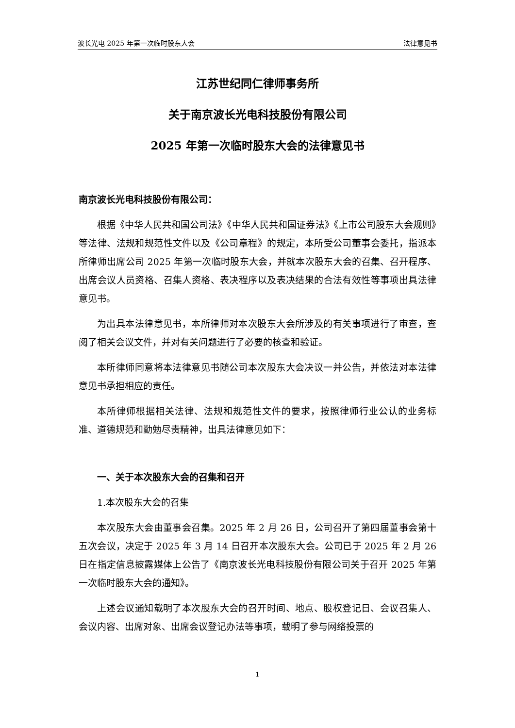波长光电 2025 年第一次临时股东大会 法律意见书
江苏世纪同仁律师事务所
关于南京波长光电科技股份有限公司
2025 年第一次临时股东大会的法律意见书
南京波长光电科技股份有限公司：
根据《中华人民共和国公司法》《中华人民共和国证券法》《上市公司股东大会规则》等法律、法规和规范性文件以及《公司章程》的规定，本所受公司董事会委托，指派本所律师出席公司 2025 年第一次临时股东大会，并就本次股东大会的召集、召开程序、出席会议人员资格、召集人资格、表决程序以及表决结果的合法有效性等事项出具法律意见书。
为出具本法律意见书，本所律师对本次股东大会所涉及的有关事项进行了审查，查阅了相关会议文件，并对有关问题进行了必要的核查和验证。
本所律师同意将本法律意见书随公司本次股东大会决议一并公告，并依法对本法律意见书承担相应的责任。
本所律师根据相关法律、法规和规范性文件的要求，按照律师行业公认的业务标准、道德规范和勤勉尽责精神，出具法律意见如下：
一、关于本次股东大会的召集和召开
1.本次股东大会的召集
本次股东大会由董事会召集。2025 年 2 月 26 日，公司召开了第四届董事会第十五次会议，决定于 2025 年 3 月 14 日召开本次股东大会。公司已于 2025 年 2 月 26 日在指定信息披露媒体上公告了《南京波长光电科技股份有限公司关于召开 2025 年第一次临时股东大会的通知》。
上述会议通知载明了本次股东大会的召开时间、地点、股权登记日、会议召集人、会议内容、出席对象、出席会议登记办法等事项，载明了参与网络投票的
1